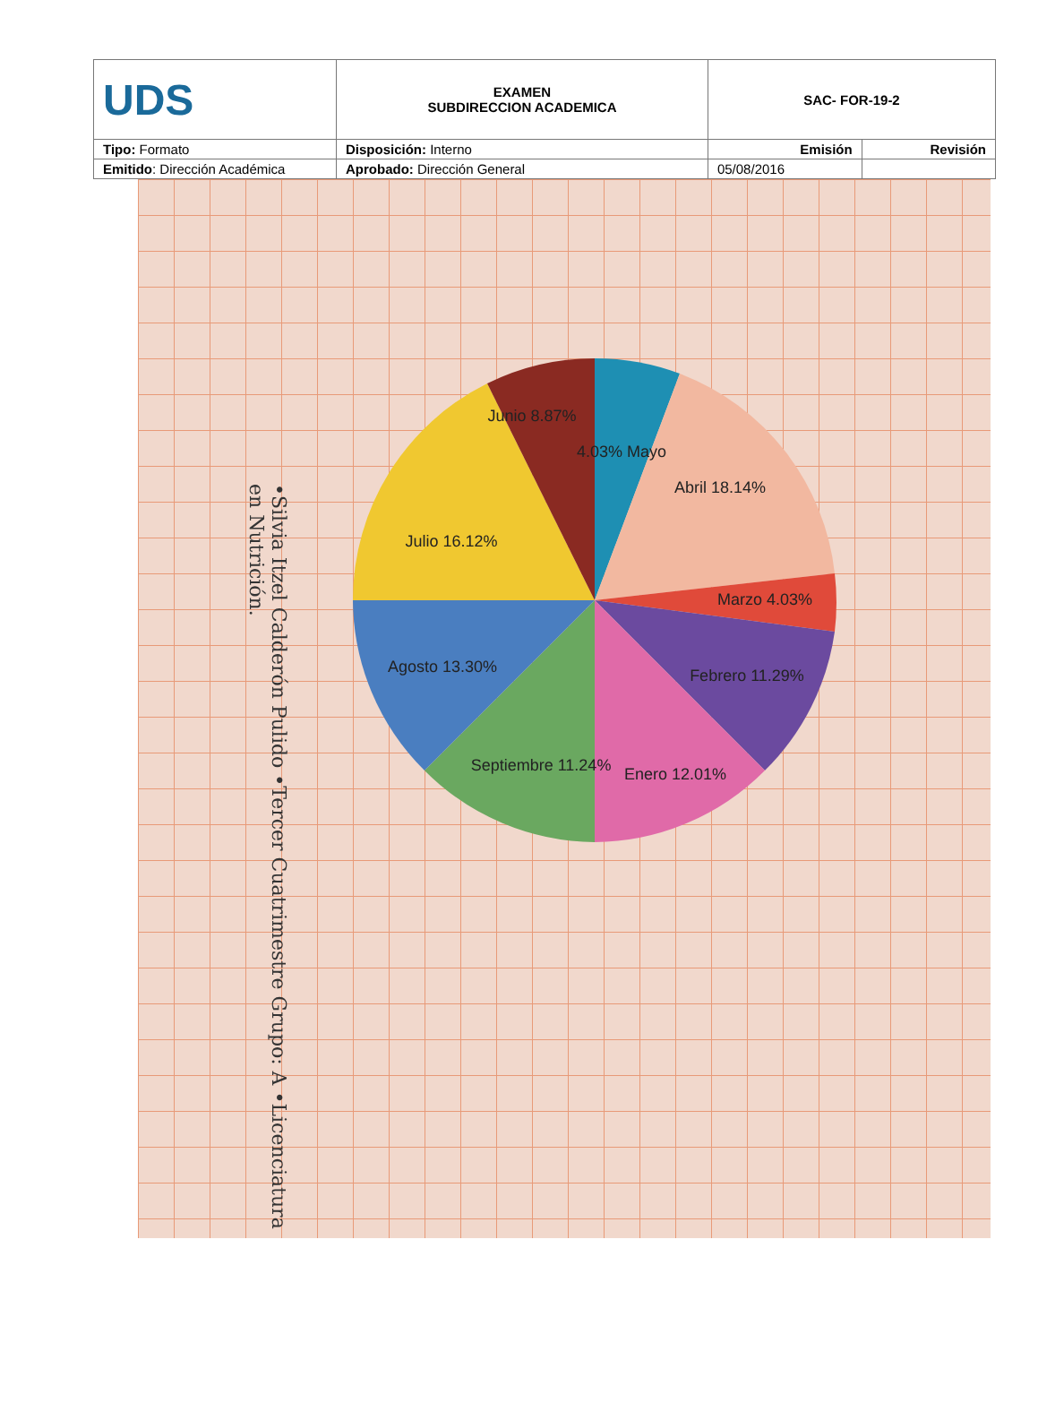| UDS | EXAMEN SUBDIRECCION ACADEMICA | SAC- FOR-19-2 | |
| Tipo: Formato | Disposición: Interno | Emisión | Revisión |
| Emitido : Dirección Académica | Aprobado: Dirección General | 05/08/2016 | |
•Silvia Itzel Calderón Pulido •Tercer Cuatrimestre Grupo: A •Licenciatura en Nutrición.
4.03% Mayo
Abril 18.14%
Marzo 4.03%
Febrero 11.29%
Enero 12.01%
Septiembre 11.24%
Agosto 13.30%
Julio 16.12%
Junio 8.87%